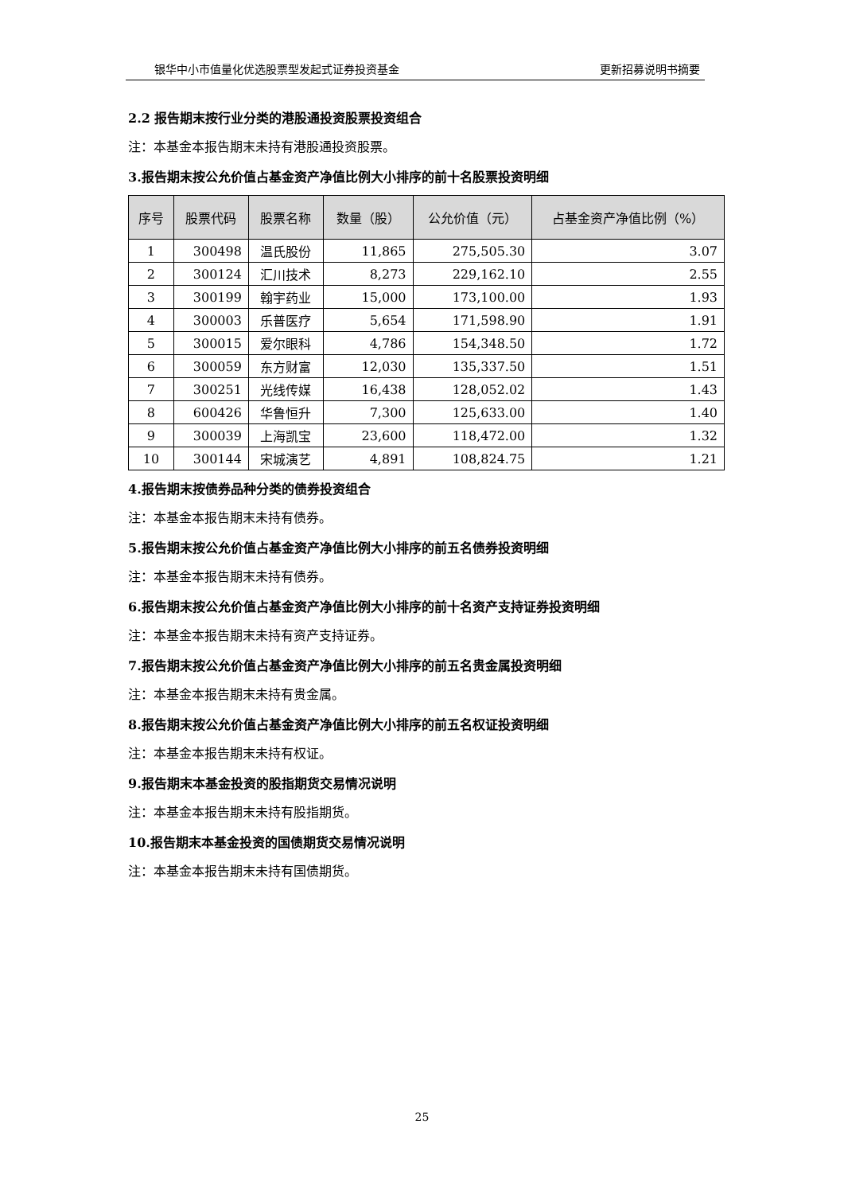银华中小市值量化优选股票型发起式证券投资基金 更新招募说明书摘要
2.2 报告期末按行业分类的港股通投资股票投资组合
注：本基金本报告期末未持有港股通投资股票。
3.报告期末按公允价值占基金资产净值比例大小排序的前十名股票投资明细
| 序号 | 股票代码 | 股票名称 | 数量（股） | 公允价值（元） | 占基金资产净值比例（%） |
| --- | --- | --- | --- | --- | --- |
| 1 | 300498 | 温氏股份 | 11,865 | 275,505.30 | 3.07 |
| 2 | 300124 | 汇川技术 | 8,273 | 229,162.10 | 2.55 |
| 3 | 300199 | 翰宇药业 | 15,000 | 173,100.00 | 1.93 |
| 4 | 300003 | 乐普医疗 | 5,654 | 171,598.90 | 1.91 |
| 5 | 300015 | 爱尔眼科 | 4,786 | 154,348.50 | 1.72 |
| 6 | 300059 | 东方财富 | 12,030 | 135,337.50 | 1.51 |
| 7 | 300251 | 光线传媒 | 16,438 | 128,052.02 | 1.43 |
| 8 | 600426 | 华鲁恒升 | 7,300 | 125,633.00 | 1.40 |
| 9 | 300039 | 上海凯宝 | 23,600 | 118,472.00 | 1.32 |
| 10 | 300144 | 宋城演艺 | 4,891 | 108,824.75 | 1.21 |
4.报告期末按债券品种分类的债券投资组合
注：本基金本报告期末未持有债券。
5.报告期末按公允价值占基金资产净值比例大小排序的前五名债券投资明细
注：本基金本报告期末未持有债券。
6.报告期末按公允价值占基金资产净值比例大小排序的前十名资产支持证券投资明细
注：本基金本报告期末未持有资产支持证券。
7.报告期末按公允价值占基金资产净值比例大小排序的前五名贵金属投资明细
注：本基金本报告期末未持有贵金属。
8.报告期末按公允价值占基金资产净值比例大小排序的前五名权证投资明细
注：本基金本报告期末未持有权证。
9.报告期末本基金投资的股指期货交易情况说明
注：本基金本报告期末未持有股指期货。
10.报告期末本基金投资的国债期货交易情况说明
注：本基金本报告期末未持有国债期货。
25